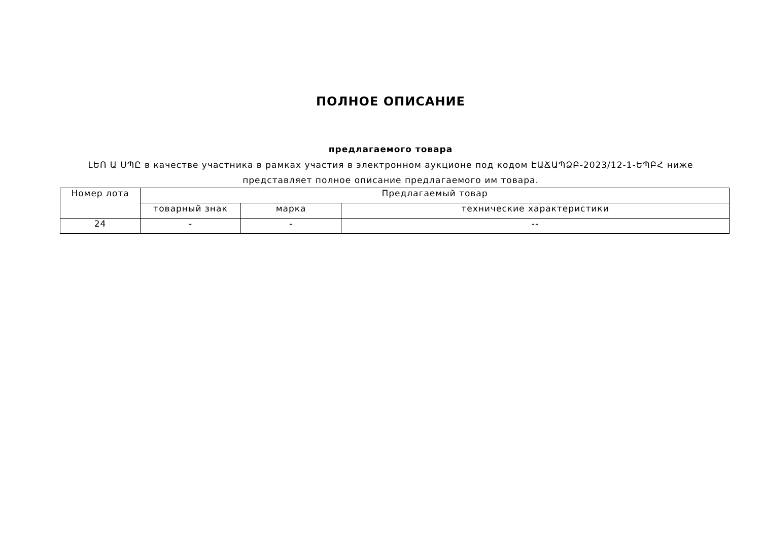ПОЛНОЕ ОПИСАНИЕ
предлагаемого товара
ԼԵՈ Ա ՍՊԸ в качестве участника в рамках участия в электронном аукционе под кодом ԷԱՃԱՊՁԲ-2023/12-1-ԵՊԲՀ ниже представляет полное описание предлагаемого им товара.
| Номер лота | Предлагаемый товар | | |
| --- | --- | --- | --- |
| | товарный знак | марка | технические характеристики |
| 24 | - | - | -- |